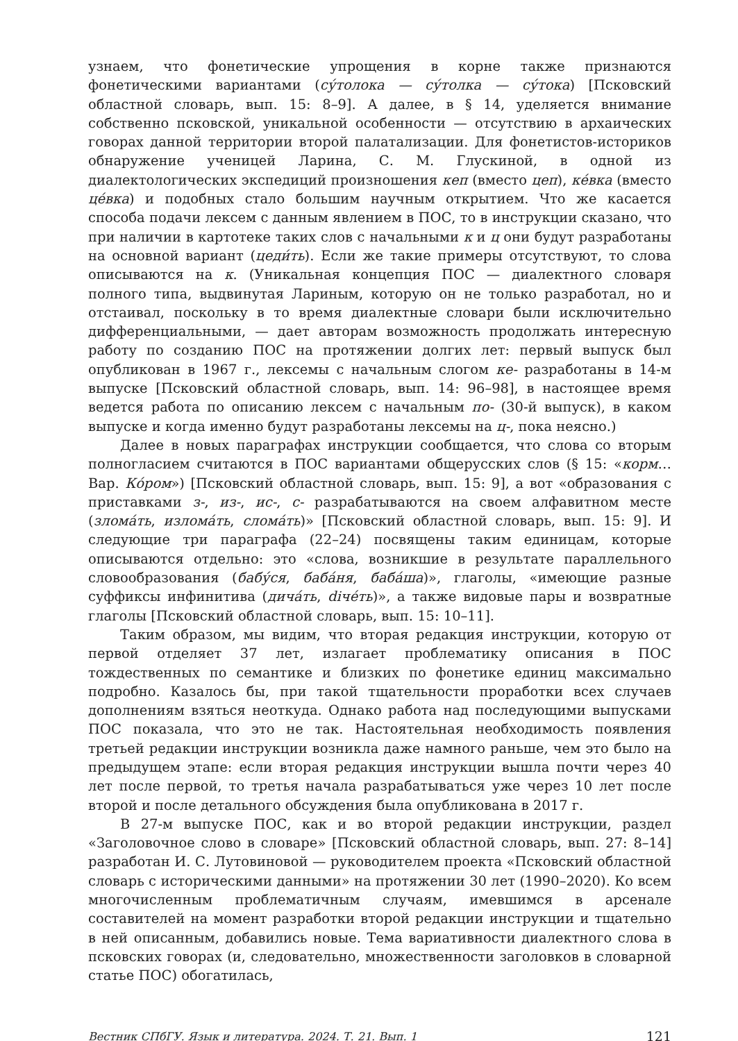узнаем, что фонетические упрощения в корне также признаются фонетическими вариантами (су́толока — су́толка — су́тока) [Псковский областной словарь, вып. 15: 8–9]. А далее, в § 14, уделяется внимание собственно псковской, уникальной особенности — отсутствию в архаических говорах данной территории второй палатализации. Для фонетистов-историков обнаружение ученицей Ларина, С. М. Глускиной, в одной из диалектологических экспедиций произношения кеп (вместо цеп), ке́вка (вместо це́вка) и подобных стало большим научным открытием. Что же касается способа подачи лексем с данным явлением в ПОС, то в инструкции сказано, что при наличии в картотеке таких слов с начальными к и ц они будут разработаны на основной вариант (цеди́ть). Если же такие примеры отсутствуют, то слова описываются на к. (Уникальная концепция ПОС — диалектного словаря полного типа, выдвинутая Лариным, которую он не только разработал, но и отстаивал, поскольку в то время диалектные словари были исключительно дифференциальными, — дает авторам возможность продолжать интересную работу по созданию ПОС на протяжении долгих лет: первый выпуск был опубликован в 1967 г., лексемы с начальным слогом ке- разработаны в 14-м выпуске [Псковский областной словарь, вып. 14: 96–98], в настоящее время ведется работа по описанию лексем с начальным по- (30-й выпуск), в каком выпуске и когда именно будут разработаны лексемы на ц-, пока неясно.)
Далее в новых параграфах инструкции сообщается, что слова со вторым полногласием считаются в ПОС вариантами общерусских слов (§ 15: «корм… Вар. Ко́ром») [Псковский областной словарь, вып. 15: 9], а вот «образования с приставками з-, из-, ис-, с- разрабатываются на своем алфавитном месте (злома́ть, излома́ть, слома́ть)» [Псковский областной словарь, вып. 15: 9]. И следующие три параграфа (22–24) посвящены таким единицам, которые описываются отдельно: это «слова, возникшие в результате параллельного словообразования (бабу́ся, баба́ня, баба́ша)», глаголы, «имеющие разные суффиксы инфинитива (дича́ть, diче́ть)», а также видовые пары и возвратные глаголы [Псковский областной словарь, вып. 15: 10–11].
Таким образом, мы видим, что вторая редакция инструкции, которую от первой отделяет 37 лет, излагает проблематику описания в ПОС тождественных по семантике и близких по фонетике единиц максимально подробно. Казалось бы, при такой тщательности проработки всех случаев дополнениям взяться неоткуда. Однако работа над последующими выпусками ПОС показала, что это не так. Настоятельная необходимость появления третьей редакции инструкции возникла даже намного раньше, чем это было на предыдущем этапе: если вторая редакция инструкции вышла почти через 40 лет после первой, то третья начала разрабатываться уже через 10 лет после второй и после детального обсуждения была опубликована в 2017 г.
В 27-м выпуске ПОС, как и во второй редакции инструкции, раздел «Заголовочное слово в словаре» [Псковский областной словарь, вып. 27: 8–14] разработан И. С. Лутовиновой — руководителем проекта «Псковский областной словарь с историческими данными» на протяжении 30 лет (1990–2020). Ко всем многочисленным проблематичным случаям, имевшимся в арсенале составителей на момент разработки второй редакции инструкции и тщательно в ней описанным, добавились новые. Тема вариативности диалектного слова в псковских говорах (и, следовательно, множественности заголовков в словарной статье ПОС) обогатилась,
Вестник СПбГУ. Язык и литература. 2024. Т. 21. Вып. 1 121